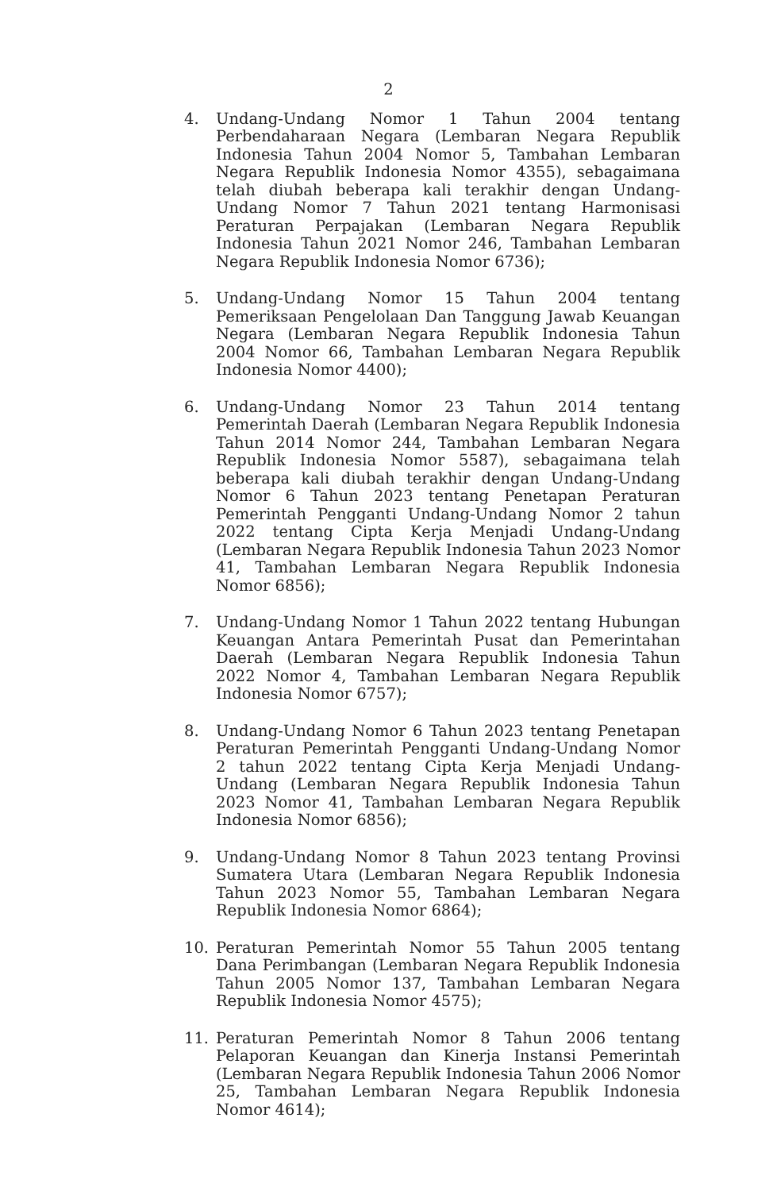2
4. Undang-Undang Nomor 1 Tahun 2004 tentang Perbendaharaan Negara (Lembaran Negara Republik Indonesia Tahun 2004 Nomor 5, Tambahan Lembaran Negara Republik Indonesia Nomor 4355), sebagaimana telah diubah beberapa kali terakhir dengan Undang-Undang Nomor 7 Tahun 2021 tentang Harmonisasi Peraturan Perpajakan (Lembaran Negara Republik Indonesia Tahun 2021 Nomor 246, Tambahan Lembaran Negara Republik Indonesia Nomor 6736);
5. Undang-Undang Nomor 15 Tahun 2004 tentang Pemeriksaan Pengelolaan Dan Tanggung Jawab Keuangan Negara (Lembaran Negara Republik Indonesia Tahun 2004 Nomor 66, Tambahan Lembaran Negara Republik Indonesia Nomor 4400);
6. Undang-Undang Nomor 23 Tahun 2014 tentang Pemerintah Daerah (Lembaran Negara Republik Indonesia Tahun 2014 Nomor 244, Tambahan Lembaran Negara Republik Indonesia Nomor 5587), sebagaimana telah beberapa kali diubah terakhir dengan Undang-Undang Nomor 6 Tahun 2023 tentang Penetapan Peraturan Pemerintah Pengganti Undang-Undang Nomor 2 tahun 2022 tentang Cipta Kerja Menjadi Undang-Undang (Lembaran Negara Republik Indonesia Tahun 2023 Nomor 41, Tambahan Lembaran Negara Republik Indonesia Nomor 6856);
7. Undang-Undang Nomor 1 Tahun 2022 tentang Hubungan Keuangan Antara Pemerintah Pusat dan Pemerintahan Daerah (Lembaran Negara Republik Indonesia Tahun 2022 Nomor 4, Tambahan Lembaran Negara Republik Indonesia Nomor 6757);
8. Undang-Undang Nomor 6 Tahun 2023 tentang Penetapan Peraturan Pemerintah Pengganti Undang-Undang Nomor 2 tahun 2022 tentang Cipta Kerja Menjadi Undang-Undang (Lembaran Negara Republik Indonesia Tahun 2023 Nomor 41, Tambahan Lembaran Negara Republik Indonesia Nomor 6856);
9. Undang-Undang Nomor 8 Tahun 2023 tentang Provinsi Sumatera Utara (Lembaran Negara Republik Indonesia Tahun 2023 Nomor 55, Tambahan Lembaran Negara Republik Indonesia Nomor 6864);
10. Peraturan Pemerintah Nomor 55 Tahun 2005 tentang Dana Perimbangan (Lembaran Negara Republik Indonesia Tahun 2005 Nomor 137, Tambahan Lembaran Negara Republik Indonesia Nomor 4575);
11. Peraturan Pemerintah Nomor 8 Tahun 2006 tentang Pelaporan Keuangan dan Kinerja Instansi Pemerintah (Lembaran Negara Republik Indonesia Tahun 2006 Nomor 25, Tambahan Lembaran Negara Republik Indonesia Nomor 4614);